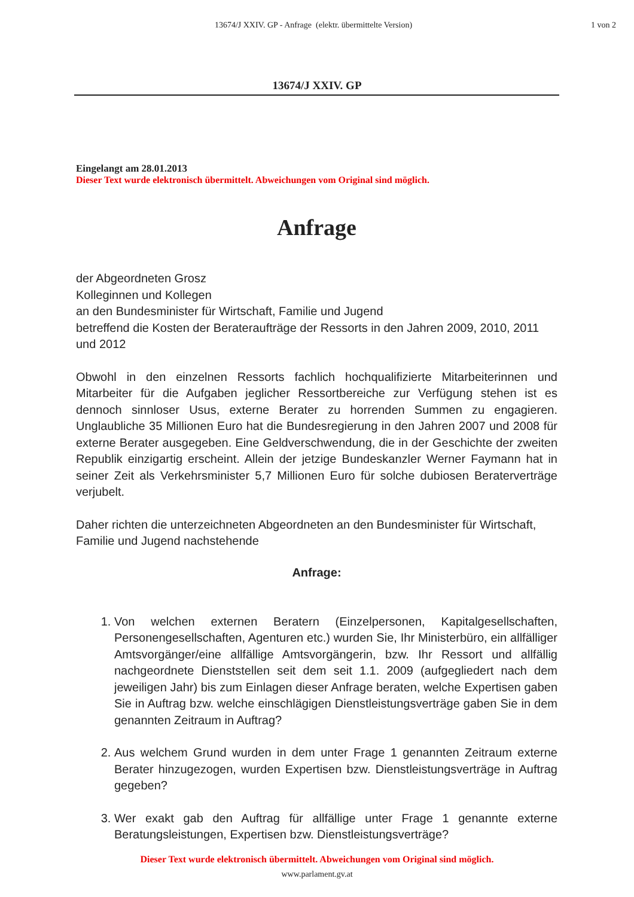13674/J XXIV. GP - Anfrage (elektr. übermittelte Version)
1 von 2
13674/J XXIV. GP
Eingelangt am 28.01.2013
Dieser Text wurde elektronisch übermittelt. Abweichungen vom Original sind möglich.
Anfrage
der Abgeordneten Grosz
Kolleginnen und Kollegen
an den Bundesminister für Wirtschaft, Familie und Jugend
betreffend die Kosten der Berateraufträge der Ressorts in den Jahren 2009, 2010, 2011 und 2012
Obwohl in den einzelnen Ressorts fachlich hochqualifizierte Mitarbeiterinnen und Mitarbeiter für die Aufgaben jeglicher Ressortbereiche zur Verfügung stehen ist es dennoch sinnloser Usus, externe Berater zu horrenden Summen zu engagieren. Unglaubliche 35 Millionen Euro hat die Bundesregierung in den Jahren 2007 und 2008 für externe Berater ausgegeben. Eine Geldverschwendung, die in der Geschichte der zweiten Republik einzigartig erscheint. Allein der jetzige Bundeskanzler Werner Faymann hat in seiner Zeit als Verkehrsminister 5,7 Millionen Euro für solche dubiosen Beraterverträge verjubelt.
Daher richten die unterzeichneten Abgeordneten an den Bundesminister für Wirtschaft, Familie und Jugend nachstehende
Anfrage:
1. Von welchen externen Beratern (Einzelpersonen, Kapitalgesellschaften, Personengesellschaften, Agenturen etc.) wurden Sie, Ihr Ministerbüro, ein allfälliger Amtsvorgänger/eine allfällige Amtsvorgängerin, bzw. Ihr Ressort und allfällig nachgeordnete Dienststellen seit dem seit 1.1. 2009 (aufgegliedert nach dem jeweiligen Jahr) bis zum Einlagen dieser Anfrage beraten, welche Expertisen gaben Sie in Auftrag bzw. welche einschlägigen Dienstleistungsverträge gaben Sie in dem genannten Zeitraum in Auftrag?
2. Aus welchem Grund wurden in dem unter Frage 1 genannten Zeitraum externe Berater hinzugezogen, wurden Expertisen bzw. Dienstleistungsverträge in Auftrag gegeben?
3. Wer exakt gab den Auftrag für allfällige unter Frage 1 genannte externe Beratungsleistungen, Expertisen bzw. Dienstleistungsverträge?
Dieser Text wurde elektronisch übermittelt. Abweichungen vom Original sind möglich.
www.parlament.gv.at